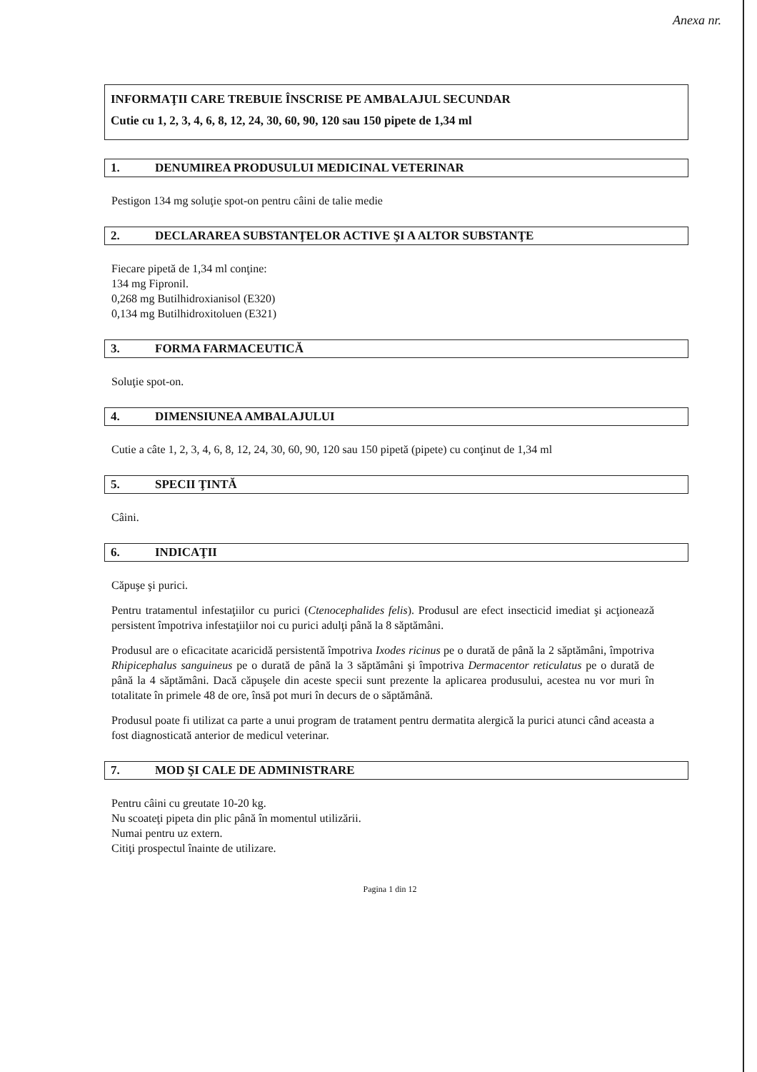Anexa nr.
INFORMAŢII CARE TREBUIE ÎNSCRISE PE AMBALAJUL SECUNDAR
Cutie cu 1, 2, 3, 4, 6, 8, 12, 24, 30, 60, 90, 120 sau 150 pipete de 1,34 ml
1. DENUMIREA PRODUSULUI MEDICINAL VETERINAR
Pestigon 134 mg soluţie spot-on pentru câini de talie medie
2. DECLARAREA SUBSTANŢELOR ACTIVE ŞI A ALTOR SUBSTANŢE
Fiecare pipetă de 1,34 ml conţine:
134 mg Fipronil.
0,268 mg Butilhidroxianisol (E320)
0,134 mg Butilhidroxitoluen (E321)
3. FORMA FARMACEUTICĂ
Soluţie spot-on.
4. DIMENSIUNEA AMBALAJULUI
Cutie a câte 1, 2, 3, 4, 6, 8, 12, 24, 30, 60, 90, 120 sau 150 pipetă (pipete) cu conţinut de 1,34 ml
5. SPECII ŢINTĂ
Câini.
6. INDICAŢII
Căpuşe şi purici.
Pentru tratamentul infestaţiilor cu purici (Ctenocephalides felis). Produsul are efect insecticid imediat şi acţionează persistent împotriva infestaţiilor noi cu purici adulţi până la 8 săptămâni.
Produsul are o eficacitate acaricidă persistentă împotriva Ixodes ricinus pe o durată de până la 2 săptămâni, împotriva Rhipicephalus sanguineus pe o durată de până la 3 săptămâni şi împotriva Dermacentor reticulatus pe o durată de până la 4 săptămâni. Dacă căpuşele din aceste specii sunt prezente la aplicarea produsului, acestea nu vor muri în totalitate în primele 48 de ore, însă pot muri în decurs de o săptămână.
Produsul poate fi utilizat ca parte a unui program de tratament pentru dermatita alergică la purici atunci când aceasta a fost diagnosticată anterior de medicul veterinar.
7. MOD ŞI CALE DE ADMINISTRARE
Pentru câini cu greutate 10-20 kg.
Nu scoateţi pipeta din plic până în momentul utilizării.
Numai pentru uz extern.
Citiţi prospectul înainte de utilizare.
Pagina 1 din 12